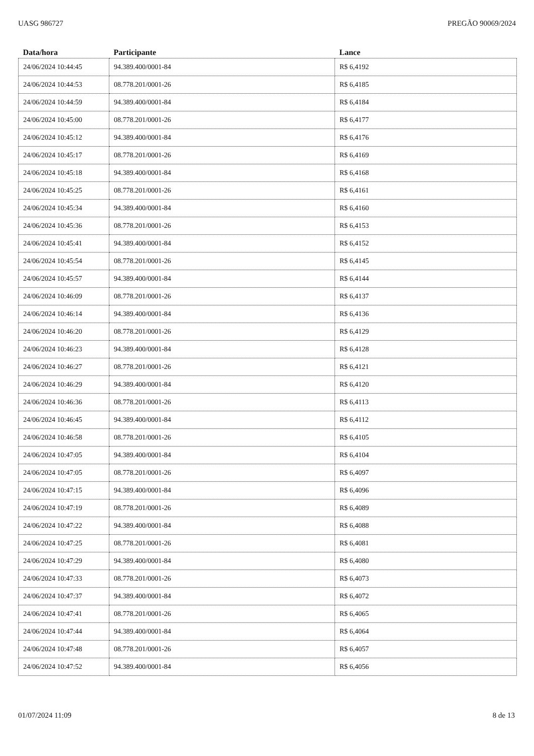UASG 986727 PREGÃO 90069/2024
| Data/hora | Participante | Lance |
| --- | --- | --- |
| 24/06/2024 10:44:45 | 94.389.400/0001-84 | R$ 6,4192 |
| 24/06/2024 10:44:53 | 08.778.201/0001-26 | R$ 6,4185 |
| 24/06/2024 10:44:59 | 94.389.400/0001-84 | R$ 6,4184 |
| 24/06/2024 10:45:00 | 08.778.201/0001-26 | R$ 6,4177 |
| 24/06/2024 10:45:12 | 94.389.400/0001-84 | R$ 6,4176 |
| 24/06/2024 10:45:17 | 08.778.201/0001-26 | R$ 6,4169 |
| 24/06/2024 10:45:18 | 94.389.400/0001-84 | R$ 6,4168 |
| 24/06/2024 10:45:25 | 08.778.201/0001-26 | R$ 6,4161 |
| 24/06/2024 10:45:34 | 94.389.400/0001-84 | R$ 6,4160 |
| 24/06/2024 10:45:36 | 08.778.201/0001-26 | R$ 6,4153 |
| 24/06/2024 10:45:41 | 94.389.400/0001-84 | R$ 6,4152 |
| 24/06/2024 10:45:54 | 08.778.201/0001-26 | R$ 6,4145 |
| 24/06/2024 10:45:57 | 94.389.400/0001-84 | R$ 6,4144 |
| 24/06/2024 10:46:09 | 08.778.201/0001-26 | R$ 6,4137 |
| 24/06/2024 10:46:14 | 94.389.400/0001-84 | R$ 6,4136 |
| 24/06/2024 10:46:20 | 08.778.201/0001-26 | R$ 6,4129 |
| 24/06/2024 10:46:23 | 94.389.400/0001-84 | R$ 6,4128 |
| 24/06/2024 10:46:27 | 08.778.201/0001-26 | R$ 6,4121 |
| 24/06/2024 10:46:29 | 94.389.400/0001-84 | R$ 6,4120 |
| 24/06/2024 10:46:36 | 08.778.201/0001-26 | R$ 6,4113 |
| 24/06/2024 10:46:45 | 94.389.400/0001-84 | R$ 6,4112 |
| 24/06/2024 10:46:58 | 08.778.201/0001-26 | R$ 6,4105 |
| 24/06/2024 10:47:05 | 94.389.400/0001-84 | R$ 6,4104 |
| 24/06/2024 10:47:05 | 08.778.201/0001-26 | R$ 6,4097 |
| 24/06/2024 10:47:15 | 94.389.400/0001-84 | R$ 6,4096 |
| 24/06/2024 10:47:19 | 08.778.201/0001-26 | R$ 6,4089 |
| 24/06/2024 10:47:22 | 94.389.400/0001-84 | R$ 6,4088 |
| 24/06/2024 10:47:25 | 08.778.201/0001-26 | R$ 6,4081 |
| 24/06/2024 10:47:29 | 94.389.400/0001-84 | R$ 6,4080 |
| 24/06/2024 10:47:33 | 08.778.201/0001-26 | R$ 6,4073 |
| 24/06/2024 10:47:37 | 94.389.400/0001-84 | R$ 6,4072 |
| 24/06/2024 10:47:41 | 08.778.201/0001-26 | R$ 6,4065 |
| 24/06/2024 10:47:44 | 94.389.400/0001-84 | R$ 6,4064 |
| 24/06/2024 10:47:48 | 08.778.201/0001-26 | R$ 6,4057 |
| 24/06/2024 10:47:52 | 94.389.400/0001-84 | R$ 6,4056 |
01/07/2024 11:09 8 de 13